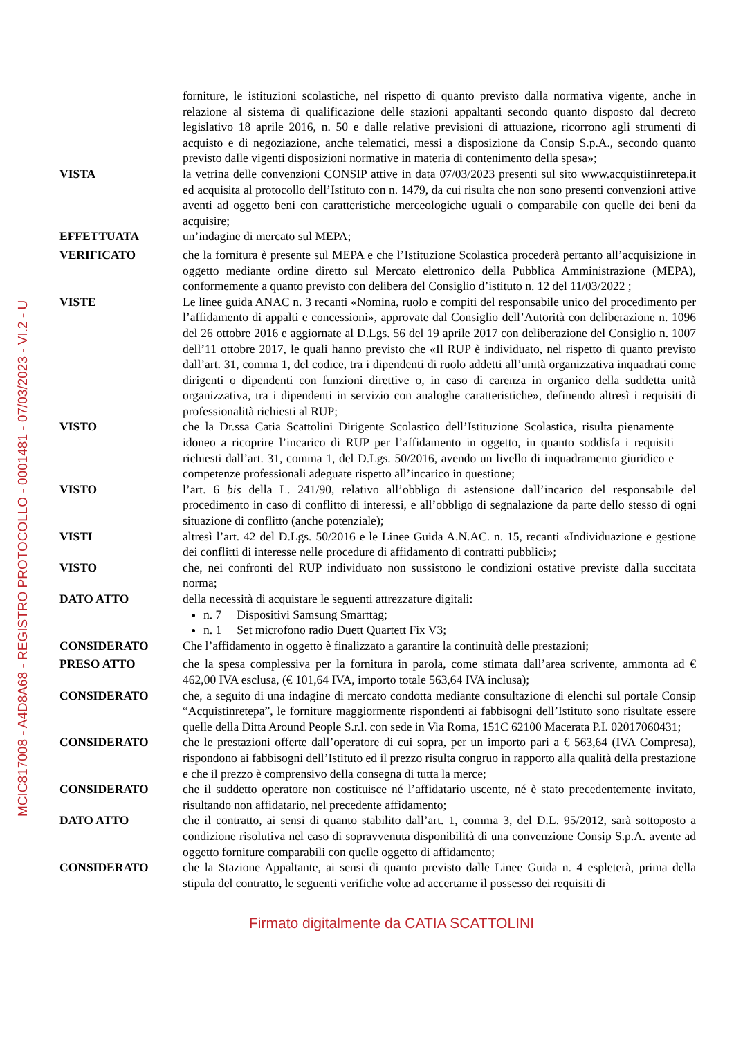MCIC817008 - A4D8A68 - REGISTRO PROTOCOLLO - 0001481 - 07/03/2023 - VI.2 - U
forniture, le istituzioni scolastiche, nel rispetto di quanto previsto dalla normativa vigente, anche in relazione al sistema di qualificazione delle stazioni appaltanti secondo quanto disposto dal decreto legislativo 18 aprile 2016, n. 50 e dalle relative previsioni di attuazione, ricorrono agli strumenti di acquisto e di negoziazione, anche telematici, messi a disposizione da Consip S.p.A., secondo quanto previsto dalle vigenti disposizioni normative in materia di contenimento della spesa»;
VISTA la vetrina delle convenzioni CONSIP attive in data 07/03/2023 presenti sul sito www.acquistiinretepa.it ed acquisita al protocollo dell’Istituto con n. 1479, da cui risulta che non sono presenti convenzioni attive aventi ad oggetto beni con caratteristiche merceologiche uguali o comparabile con quelle dei beni da acquisire;
EFFETTUATA un’indagine di mercato sul MEPA;
VERIFICATO che la fornitura è presente sul MEPA e che l’Istituzione Scolastica procederà pertanto all’acquisizione in oggetto mediante ordine diretto sul Mercato elettronico della Pubblica Amministrazione (MEPA), conformemente a quanto previsto con delibera del Consiglio d’istituto n. 12 del 11/03/2022 ;
VISTE Le linee guida ANAC n. 3 recanti «Nomina, ruolo e compiti del responsabile unico del procedimento per l’affidamento di appalti e concessioni», approvate dal Consiglio dell’Autorità con deliberazione n. 1096 del 26 ottobre 2016 e aggiornate al D.Lgs. 56 del 19 aprile 2017 con deliberazione del Consiglio n. 1007 dell’11 ottobre 2017, le quali hanno previsto che «Il RUP è individuato, nel rispetto di quanto previsto dall’art. 31, comma 1, del codice, tra i dipendenti di ruolo addetti all’unità organizzativa inquadrati come dirigenti o dipendenti con funzioni direttive o, in caso di carenza in organico della suddetta unità organizzativa, tra i dipendenti in servizio con analoghe caratteristiche», definendo altresì i requisiti di professionalità richiesti al RUP;
VISTO che la Dr.ssa Catia Scattolini Dirigente Scolastico dell’Istituzione Scolastica, risulta pienamente idoneo a ricoprire l’incarico di RUP per l’affidamento in oggetto, in quanto soddisfa i requisiti richiesti dall’art. 31, comma 1, del D.Lgs. 50/2016, avendo un livello di inquadramento giuridico e competenze professionali adeguate rispetto all’incarico in questione;
VISTO l’art. 6 bis della L. 241/90, relativo all’obbligo di astensione dall’incarico del responsabile del procedimento in caso di conflitto di interessi, e all’obbligo di segnalazione da parte dello stesso di ogni situazione di conflitto (anche potenziale);
VISTI altresì l’art. 42 del D.Lgs. 50/2016 e le Linee Guida A.N.AC. n. 15, recanti «Individuazione e gestione dei conflitti di interesse nelle procedure di affidamento di contratti pubblici»;
VISTO che, nei confronti del RUP individuato non sussistono le condizioni ostative previste dalla succitata norma;
DATO ATTO della necessità di acquistare le seguenti attrezzature digitali:
n. 7 Dispositivi Samsung Smarttag;
n. 1 Set microfono radio Duett Quartett Fix V3;
CONSIDERATO Che l’affidamento in oggetto è finalizzato a garantire la continuità delle prestazioni;
PRESO ATTO che la spesa complessiva per la fornitura in parola, come stimata dall’area scrivente, ammonta ad € 462,00 IVA esclusa, (€ 101,64 IVA, importo totale 563,64 IVA inclusa);
CONSIDERATO che, a seguito di una indagine di mercato condotta mediante consultazione di elenchi sul portale Consip “Acquistinretepa”, le forniture maggiormente rispondenti ai fabbisogni dell’Istituto sono risultate essere quelle della Ditta Around People S.r.l. con sede in Via Roma, 151C 62100 Macerata P.I. 02017060431;
CONSIDERATO che le prestazioni offerte dall’operatore di cui sopra, per un importo pari a € 563,64 (IVA Compresa), rispondono ai fabbisogni dell’Istituto ed il prezzo risulta congruo in rapporto alla qualità della prestazione e che il prezzo è comprensivo della consegna di tutta la merce;
CONSIDERATO che il suddetto operatore non costituisce né l’affidatario uscente, né è stato precedentemente invitato, risultando non affidatario, nel precedente affidamento;
DATO ATTO che il contratto, ai sensi di quanto stabilito dall’art. 1, comma 3, del D.L. 95/2012, sarà sottoposto a condizione risolutiva nel caso di sopravvenuta disponibilità di una convenzione Consip S.p.A. avente ad oggetto forniture comparabili con quelle oggetto di affidamento;
CONSIDERATO che la Stazione Appaltante, ai sensi di quanto previsto dalle Linee Guida n. 4 espleterà, prima della stipula del contratto, le seguenti verifiche volte ad accertarne il possesso dei requisiti di
Firmato digitalmente da CATIA SCATTOLINI